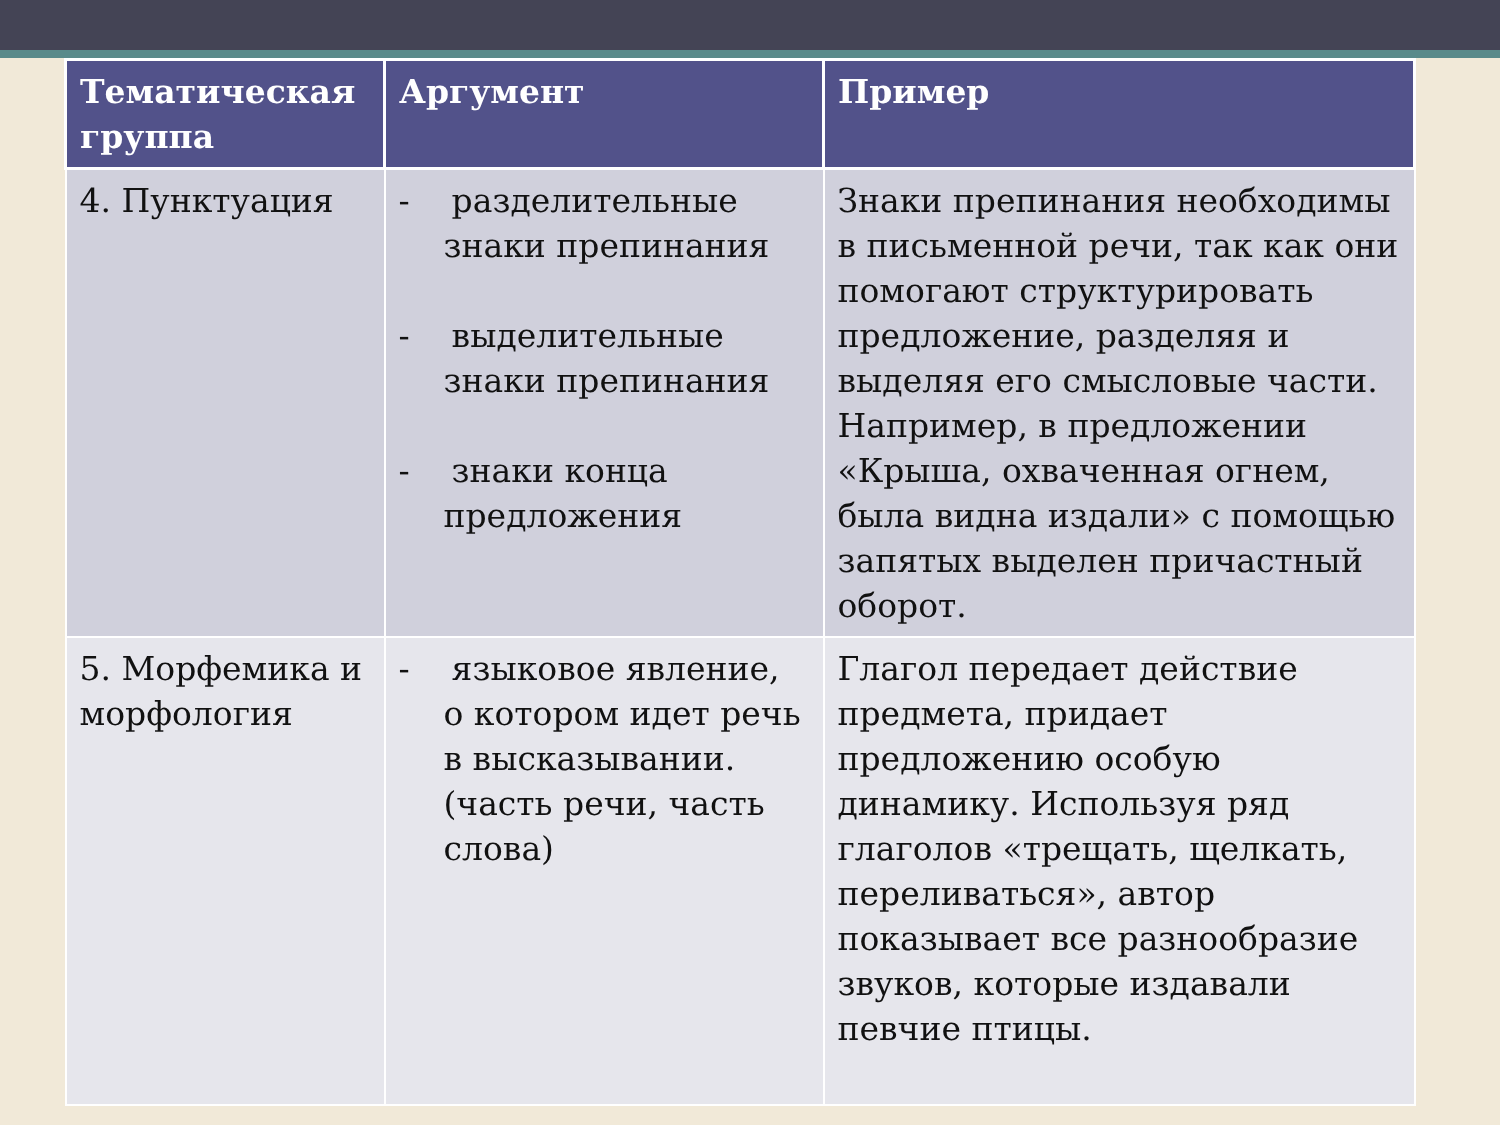| Тематическая группа | Аргумент | Пример |
| --- | --- | --- |
| 4. Пунктуация | - разделительные знаки препинания - выделительные знаки препинания - знаки конца предложения | Знаки препинания необходимы в письменной речи, так как они помогают структурировать предложение, разделяя и выделяя его смысловые части. Например, в предложении «Крыша, охваченная огнем, была видна издали» с помощью запятых выделен причастный оборот. |
| 5. Морфемика и морфология | - языковое явление, о котором идет речь в высказывании. (часть речи, часть слова) | Глагол передает действие предмета, придает предложению особую динамику. Используя ряд глаголов «трещать, щелкать, переливаться», автор показывает все разнообразие звуков, которые издавали певчие птицы. |